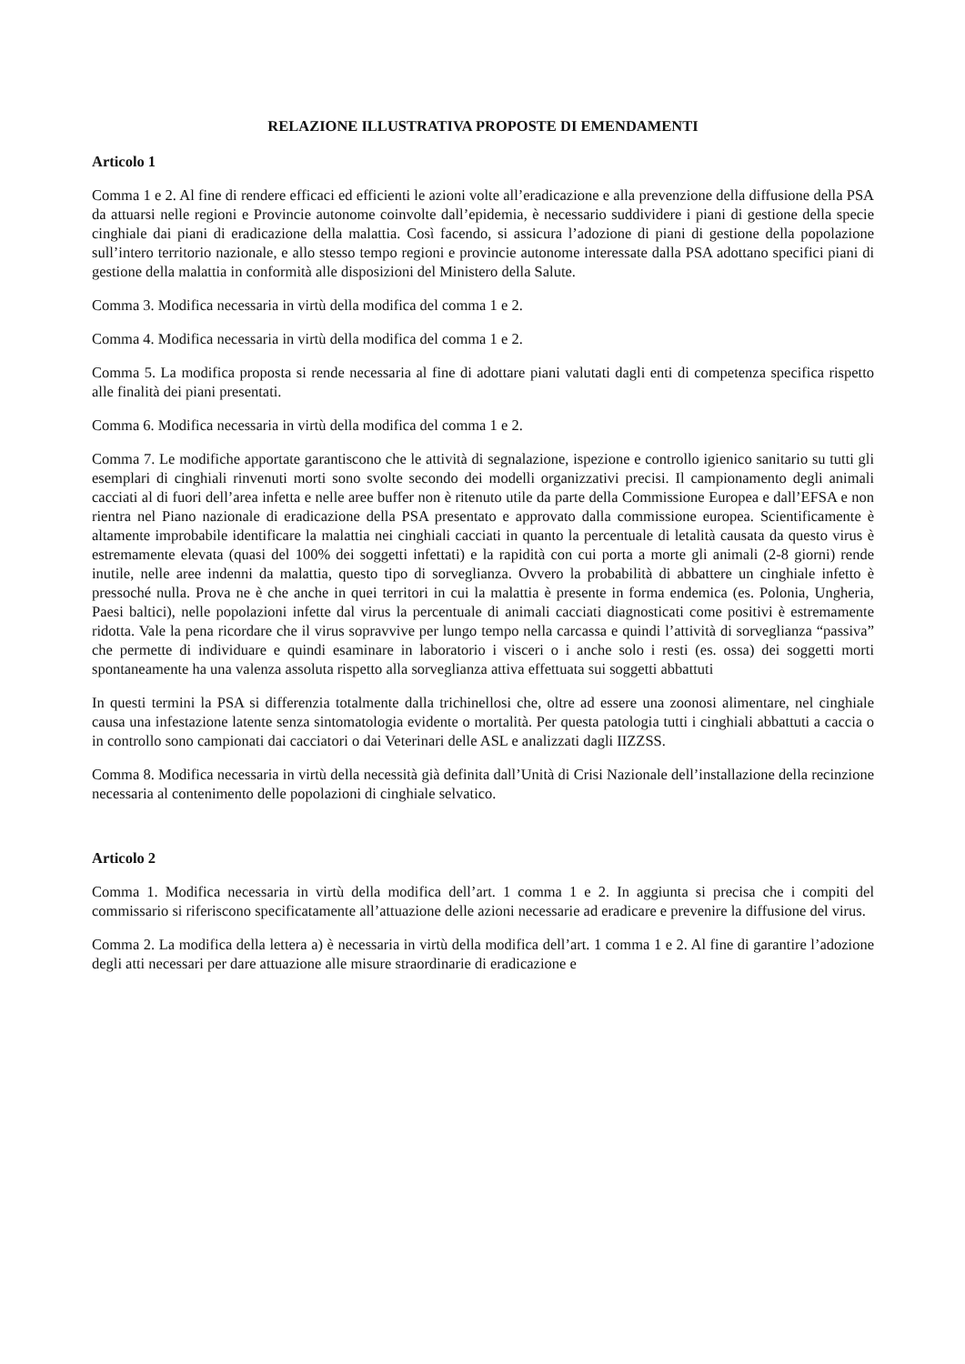RELAZIONE ILLUSTRATIVA PROPOSTE DI EMENDAMENTI
Articolo 1
Comma 1 e 2. Al fine di rendere efficaci ed efficienti le azioni volte all’eradicazione e alla prevenzione della diffusione della PSA da attuarsi nelle regioni e Provincie autonome coinvolte dall’epidemia, è necessario suddividere i piani di gestione della specie cinghiale dai piani di eradicazione della malattia. Così facendo, si assicura l’adozione di piani di gestione della popolazione sull’intero territorio nazionale, e allo stesso tempo regioni e provincie autonome interessate dalla PSA adottano specifici piani di gestione della malattia in conformità alle disposizioni del Ministero della Salute.
Comma 3. Modifica necessaria in virtù della modifica del comma 1 e 2.
Comma 4. Modifica necessaria in virtù della modifica del comma 1 e 2.
Comma 5. La modifica proposta si rende necessaria al fine di adottare piani valutati dagli enti di competenza specifica rispetto alle finalità dei piani presentati.
Comma 6. Modifica necessaria in virtù della modifica del comma 1 e 2.
Comma 7. Le modifiche apportate garantiscono che le attività di segnalazione, ispezione e controllo igienico sanitario su tutti gli esemplari di cinghiali rinvenuti morti sono svolte secondo dei modelli organizzativi precisi. Il campionamento degli animali cacciati al di fuori dell’area infetta e nelle aree buffer non è ritenuto utile da parte della Commissione Europea e dall’EFSA e non rientra nel Piano nazionale di eradicazione della PSA presentato e approvato dalla commissione europea. Scientificamente è altamente improbabile identificare la malattia nei cinghiali cacciati in quanto la percentuale di letalità causata da questo virus è estremamente elevata (quasi del 100% dei soggetti infettati) e la rapidità con cui porta a morte gli animali (2-8 giorni) rende inutile, nelle aree indenni da malattia, questo tipo di sorveglianza. Ovvero la probabilità di abbattere un cinghiale infetto è pressoché nulla. Prova ne è che anche in quei territori in cui la malattia è presente in forma endemica (es. Polonia, Ungheria, Paesi baltici), nelle popolazioni infette dal virus la percentuale di animali cacciati diagnosticati come positivi è estremamente ridotta. Vale la pena ricordare che il virus sopravvive per lungo tempo nella carcassa e quindi l’attività di sorveglianza “passiva” che permette di individuare e quindi esaminare in laboratorio i visceri o i anche solo i resti (es. ossa) dei soggetti morti spontaneamente ha una valenza assoluta rispetto alla sorveglianza attiva effettuata sui soggetti abbattuti
In questi termini la PSA si differenzia totalmente dalla trichinellosi che, oltre ad essere una zoonosi alimentare, nel cinghiale causa una infestazione latente senza sintomatologia evidente o mortalità. Per questa patologia tutti i cinghiali abbattuti a caccia o in controllo sono campionati dai cacciatori o dai Veterinari delle ASL e analizzati dagli IIZZSS.
Comma 8. Modifica necessaria in virtù della necessità già definita dall’Unità di Crisi Nazionale dell’installazione della recinzione necessaria al contenimento delle popolazioni di cinghiale selvatico.
Articolo 2
Comma 1. Modifica necessaria in virtù della modifica dell’art. 1 comma 1 e 2. In aggiunta si precisa che i compiti del commissario si riferiscono specificatamente all’attuazione delle azioni necessarie ad eradicare e prevenire la diffusione del virus.
Comma 2. La modifica della lettera a) è necessaria in virtù della modifica dell’art. 1 comma 1 e 2. Al fine di garantire l’adozione degli atti necessari per dare attuazione alle misure straordinarie di eradicazione e